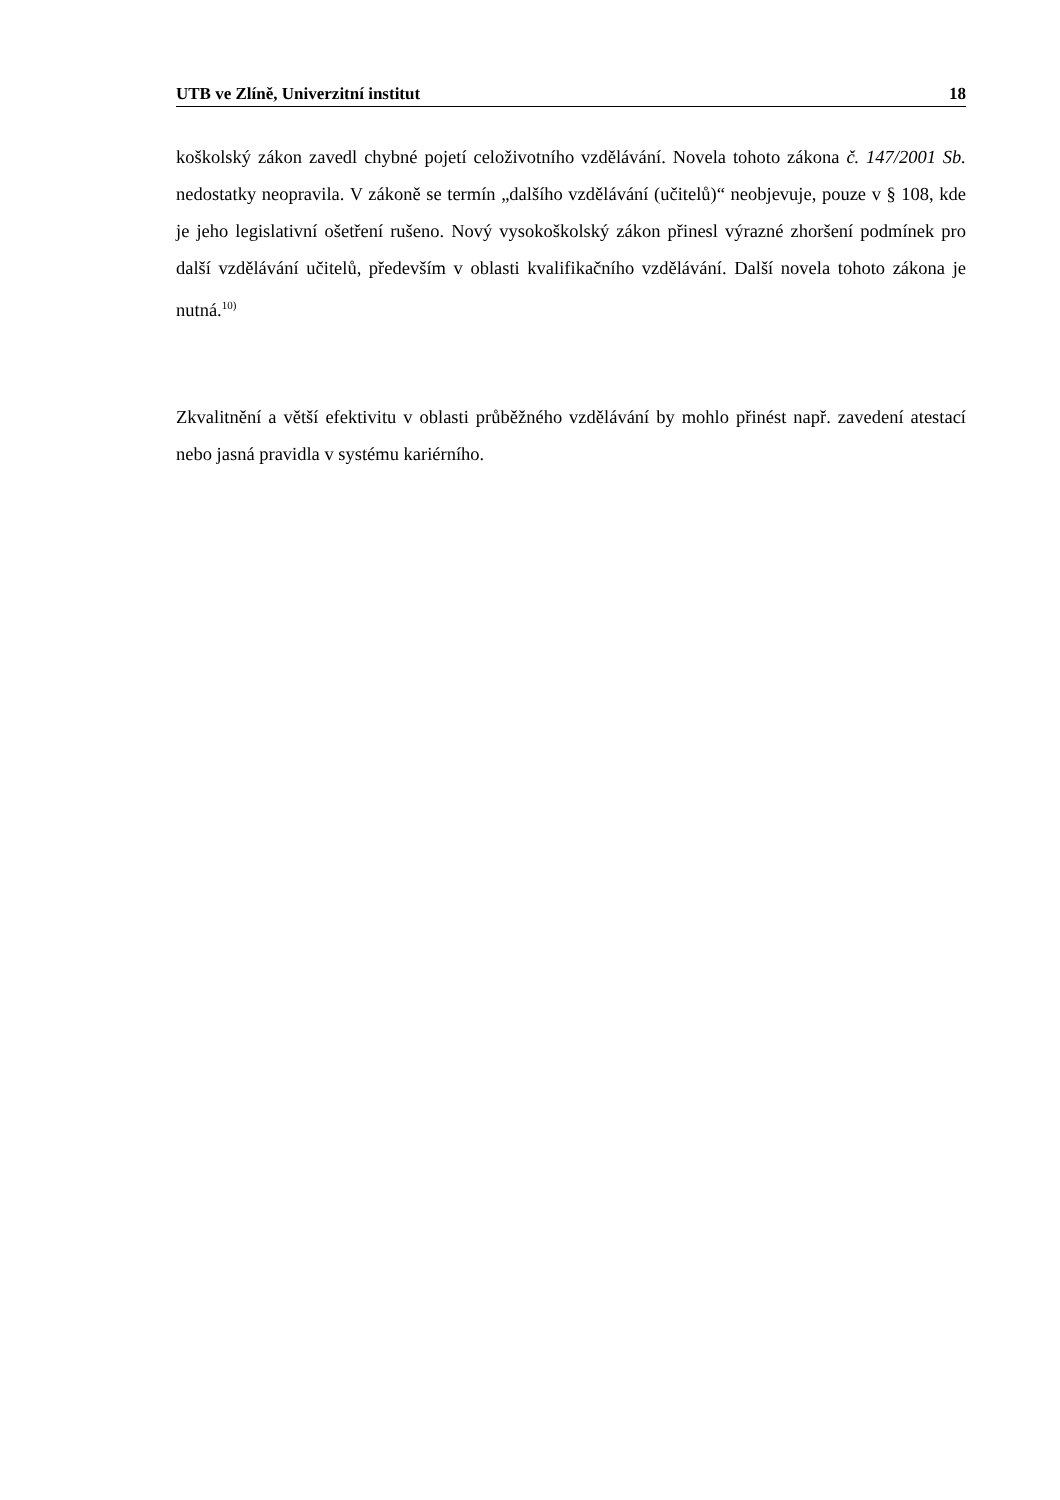UTB ve Zlíně, Univerzitní institut 18
koškolský zákon zavedl chybné pojetí celoživotního vzdělávání. Novela tohoto zákona č. 147/2001 Sb. nedostatky neopravila. V zákoně se termín „dalšího vzdělávání (učitelů)“ neobjevuje, pouze v § 108, kde je jeho legislativní ošetření rušeno. Nový vysokoškolský zákon přinesl výrazné zhoršení podmínek pro další vzdělávání učitelů, především v oblasti kvalifikačního vzdělávání. Další novela tohoto zákona je nutná.<sup>10)</sup>
Zkvalitnění a větší efektivitu v oblasti průběžného vzdělávání by mohlo přinést např. zavedení atestací nebo jasná pravidla v systému kariérního.